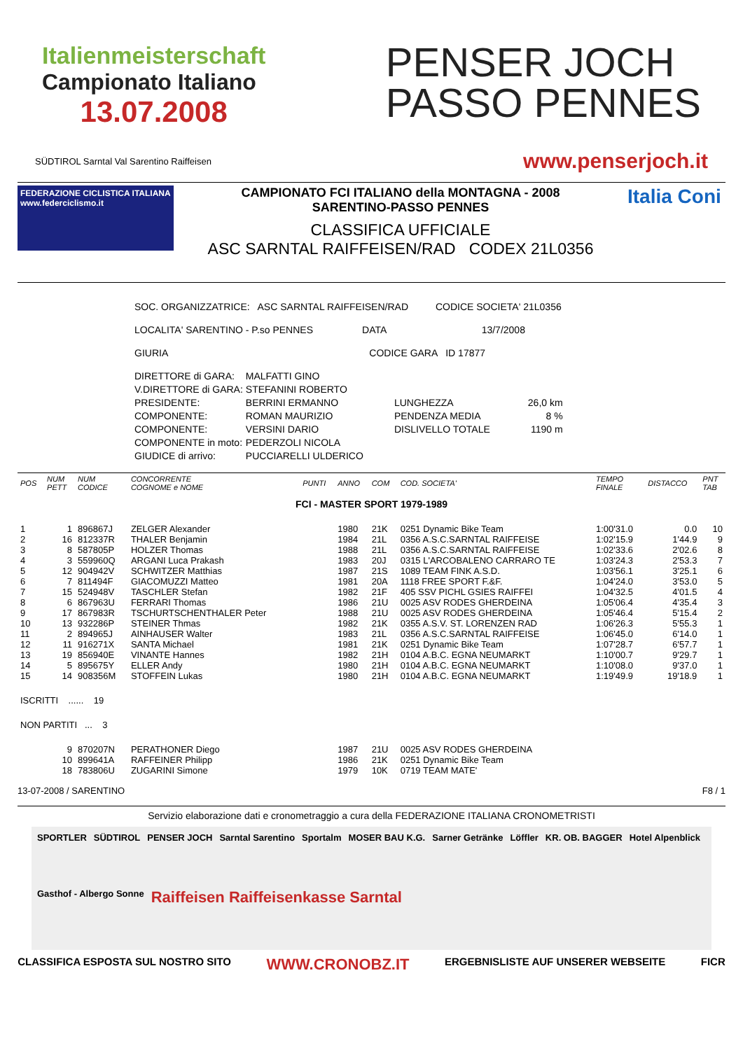Italienmeisterschaft
Campionato Italiano
13.07.2008
PENSER JOCH
PASSO PENNES
SÜDTIROL Sarntal Val Sarentino Raiffeisen www.penserjoch.it
FEDERAZIONE CICLISTICA ITALIANA
www.federciclismo.it
CAMPIONATO FCI ITALIANO della MONTAGNA - 2008
SARENTINO-PASSO PENNES
CLASSIFICA UFFICIALE
ASC SARNTAL RAIFFEISEN/RAD CODEX 21L0356
Italia Coni
SOC. ORGANIZZATRICE: ASC SARNTAL RAIFFEISEN/RAD CODICE SOCIETA' 21L0356
LOCALITA' SARENTINO - P.so PENNES DATA 13/7/2008
GIURIA CODICE GARA ID 17877
| DIRETTORE di GARA: | MALFATTI GINO | | |
| V.DIRETTORE di GARA: | STEFANINI ROBERTO | | |
| PRESIDENTE: | BERRINI ERMANNO | LUNGHEZZA | 26,0 km |
| COMPONENTE: | ROMAN MAURIZIO | PENDENZA MEDIA | 8 % |
| COMPONENTE: | VERSINI DARIO | DISLIVELLO TOTALE | 1190 m |
| COMPONENTE in moto: | PEDERZOLI NICOLA | | |
| GIUDICE di arrivo: | PUCCIARELLI ULDERICO | | |
| POS | NUM PETT | NUM CODICE | CONCORRENTE COGNOME e NOME | PUNTI | ANNO | COM | COD. SOCIETA' | TEMPO FINALE | DISTACCO | PNT TAB |
| --- | --- | --- | --- | --- | --- | --- | --- | --- | --- | --- |
| FCI - MASTER SPORT 1979-1989 | | | | | | | | | | |
| 1 | 1 | 896867J | ZELGER Alexander | | 1980 | 21K | 0251 Dynamic Bike Team | 1:00'31.0 | 0.0 | 10 |
| 2 | 16 | 812337R | THALER Benjamin | | 1984 | 21L | 0356 A.S.C.SARNTAL RAIFFEISE | 1:02'15.9 | 1'44.9 | 9 |
| 3 | 8 | 587805P | HOLZER Thomas | | 1988 | 21L | 0356 A.S.C.SARNTAL RAIFFEISE | 1:02'33.6 | 2'02.6 | 8 |
| 4 | 3 | 559960Q | ARGANI Luca Prakash | | 1983 | 20J | 0315 L'ARCOBALENO CARRARO TE | 1:03'24.3 | 2'53.3 | 7 |
| 5 | 12 | 904942V | SCHWITZER Matthias | | 1987 | 21S | 1089 TEAM FINK A.S.D. | 1:03'56.1 | 3'25.1 | 6 |
| 6 | 7 | 811494F | GIACOMUZZI Matteo | | 1981 | 20A | 1118 FREE SPORT F.&F. | 1:04'24.0 | 3'53.0 | 5 |
| 7 | 15 | 524948V | TASCHLER Stefan | | 1982 | 21F | 405 SSV PICHL GSIES RAIFFEI | 1:04'32.5 | 4'01.5 | 4 |
| 8 | 6 | 867963U | FERRARI Thomas | | 1986 | 21U | 0025 ASV RODES GHERDEINA | 1:05'06.4 | 4'35.4 | 3 |
| 9 | 17 | 867983R | TSCHURTSCHENTHALER Peter | | 1988 | 21U | 0025 ASV RODES GHERDEINA | 1:05'46.4 | 5'15.4 | 2 |
| 10 | 13 | 932286P | STEINER Thmas | | 1982 | 21K | 0355 A.S.V. ST. LORENZEN RAD | 1:06'26.3 | 5'55.3 | 1 |
| 11 | 2 | 894965J | AINHAUSER Walter | | 1983 | 21L | 0356 A.S.C.SARNTAL RAIFFEISE | 1:06'45.0 | 6'14.0 | 1 |
| 12 | 11 | 916271X | SANTA Michael | | 1981 | 21K | 0251 Dynamic Bike Team | 1:07'28.7 | 6'57.7 | 1 |
| 13 | 19 | 856940E | VINANTE Hannes | | 1982 | 21H | 0104 A.B.C. EGNA NEUMARKT | 1:10'00.7 | 9'29.7 | 1 |
| 14 | 5 | 895675Y | ELLER Andy | | 1980 | 21H | 0104 A.B.C. EGNA NEUMARKT | 1:10'08.0 | 9'37.0 | 1 |
| 15 | 14 | 908356M | STOFFEIN Lukas | | 1980 | 21H | 0104 A.B.C. EGNA NEUMARKT | 1:19'49.9 | 19'18.9 | 1 |
| ISCRITTI ...... 19 | | | | | | | | | | |
| NON PARTITI ... 3 | | | | | | | | | | |
| | 9 | 870207N | PERATHONER Diego | | 1987 | 21U | 0025 ASV RODES GHERDEINA | | | |
| | 10 | 899641A | RAFFEINER Philipp | | 1986 | 21K | 0251 Dynamic Bike Team | | | |
| | 18 | 783806U | ZUGARINI Simone | | 1979 | 10K | 0719 TEAM MATE' | | | |
13-07-2008 / SARENTINO F8 / 1
Servizio elaborazione dati e cronometraggio a cura della FEDERAZIONE ITALIANA CRONOMETRISTI
SPORTLER SÜDTIROL PENSER JOCH Sarntal Sarentino Sportalm MOSER BAU K.G. Sarner Getränke Löffler KR. OB. BAGGER Hotel Alpenblick Gasthof - Albergo Sonne Raiffeisen Raiffeisenkasse Sarntal
CLASSIFICA ESPOSTA SUL NOSTRO SITO WWW.CRONOBZ.IT ERGEBNISLISTE AUF UNSERER WEBSEITE FICR